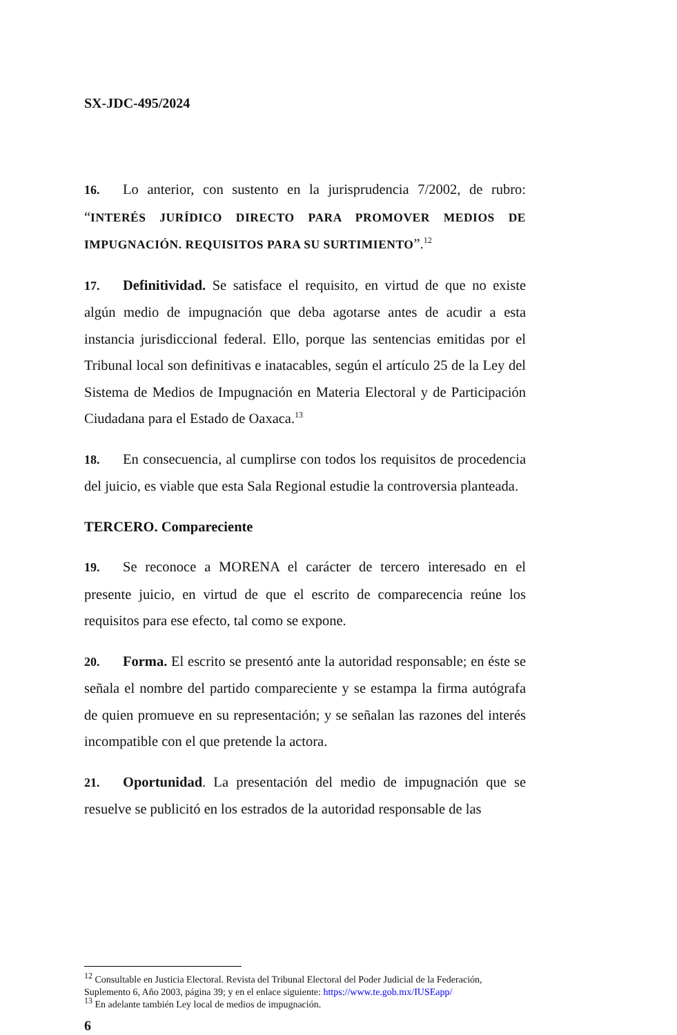SX-JDC-495/2024
16. Lo anterior, con sustento en la jurisprudencia 7/2002, de rubro: “INTERÉS JURÍDICO DIRECTO PARA PROMOVER MEDIOS DE IMPUGNACIÓN. REQUISITOS PARA SU SURTIMIENTO”.<sup>12</sup>
17. Definitividad. Se satisface el requisito, en virtud de que no existe algún medio de impugnación que deba agotarse antes de acudir a esta instancia jurisdiccional federal. Ello, porque las sentencias emitidas por el Tribunal local son definitivas e inatacables, según el artículo 25 de la Ley del Sistema de Medios de Impugnación en Materia Electoral y de Participación Ciudadana para el Estado de Oaxaca.<sup>13</sup>
18. En consecuencia, al cumplirse con todos los requisitos de procedencia del juicio, es viable que esta Sala Regional estudie la controversia planteada.
TERCERO. Compareciente
19. Se reconoce a MORENA el carácter de tercero interesado en el presente juicio, en virtud de que el escrito de comparecencia reúne los requisitos para ese efecto, tal como se expone.
20. Forma. El escrito se presentó ante la autoridad responsable; en éste se señala el nombre del partido compareciente y se estampa la firma autógrafa de quien promueve en su representación; y se señalan las razones del interés incompatible con el que pretende la actora.
21. Oportunidad. La presentación del medio de impugnación que se resuelve se publicitó en los estrados de la autoridad responsable de las
<sup>12</sup> Consultable en Justicia Electoral. Revista del Tribunal Electoral del Poder Judicial de la Federación, Suplemento 6, Año 2003, página 39; y en el enlace siguiente: https://www.te.gob.mx/IUSEapp/
<sup>13</sup> En adelante también Ley local de medios de impugnación.
6